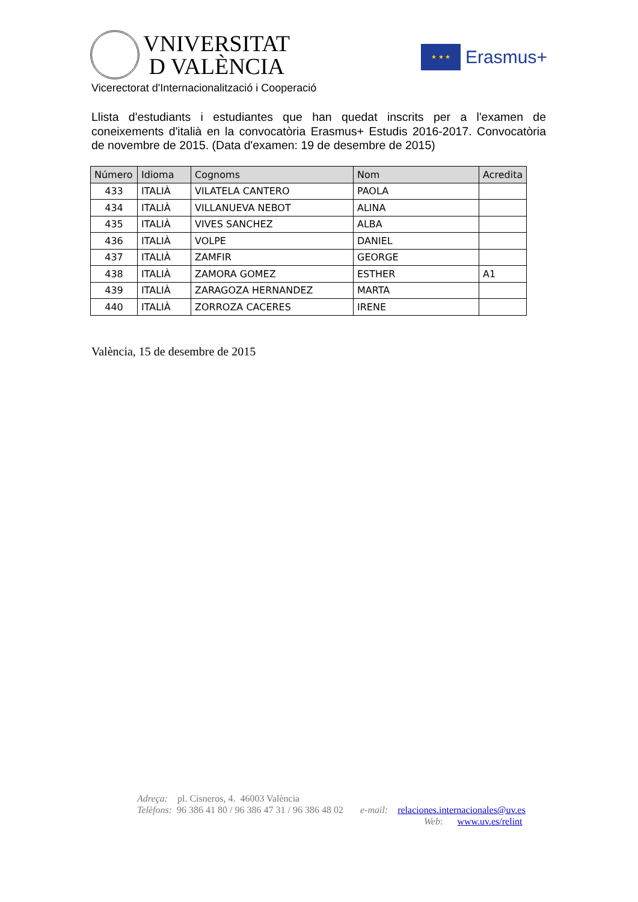VNIVERSITAT
D VALÈNCIA
★ ★ ★
Erasmus+
Vicerectorat d'Internacionalització i Cooperació
Llista d'estudiants i estudiantes que han quedat inscrits per a l'examen de coneixements d'italià en la convocatòria Erasmus+ Estudis 2016-2017. Convocatòria de novembre de 2015. (Data d'examen: 19 de desembre de 2015)
| Número | Idioma | Cognoms | Nom | Acredita |
| --- | --- | --- | --- | --- |
| 433 | ITALIÀ | VILATELA CANTERO | PAOLA | |
| 434 | ITALIÀ | VILLANUEVA NEBOT | ALINA | |
| 435 | ITALIÀ | VIVES SANCHEZ | ALBA | |
| 436 | ITALIÀ | VOLPE | DANIEL | |
| 437 | ITALIÀ | ZAMFIR | GEORGE | |
| 438 | ITALIÀ | ZAMORA GOMEZ | ESTHER | A1 |
| 439 | ITALIÀ | ZARAGOZA HERNANDEZ | MARTA | |
| 440 | ITALIÀ | ZORROZA CACERES | IRENE | |
València, 15 de desembre de 2015
Adreça: pl. Cisneros, 4. 46003 València
Telèfons: 96 386 41 80 / 96 386 47 31 / 96 386 48 02 e-mail: relaciones.internacionales@uv.es
Web: www.uv.es/relint